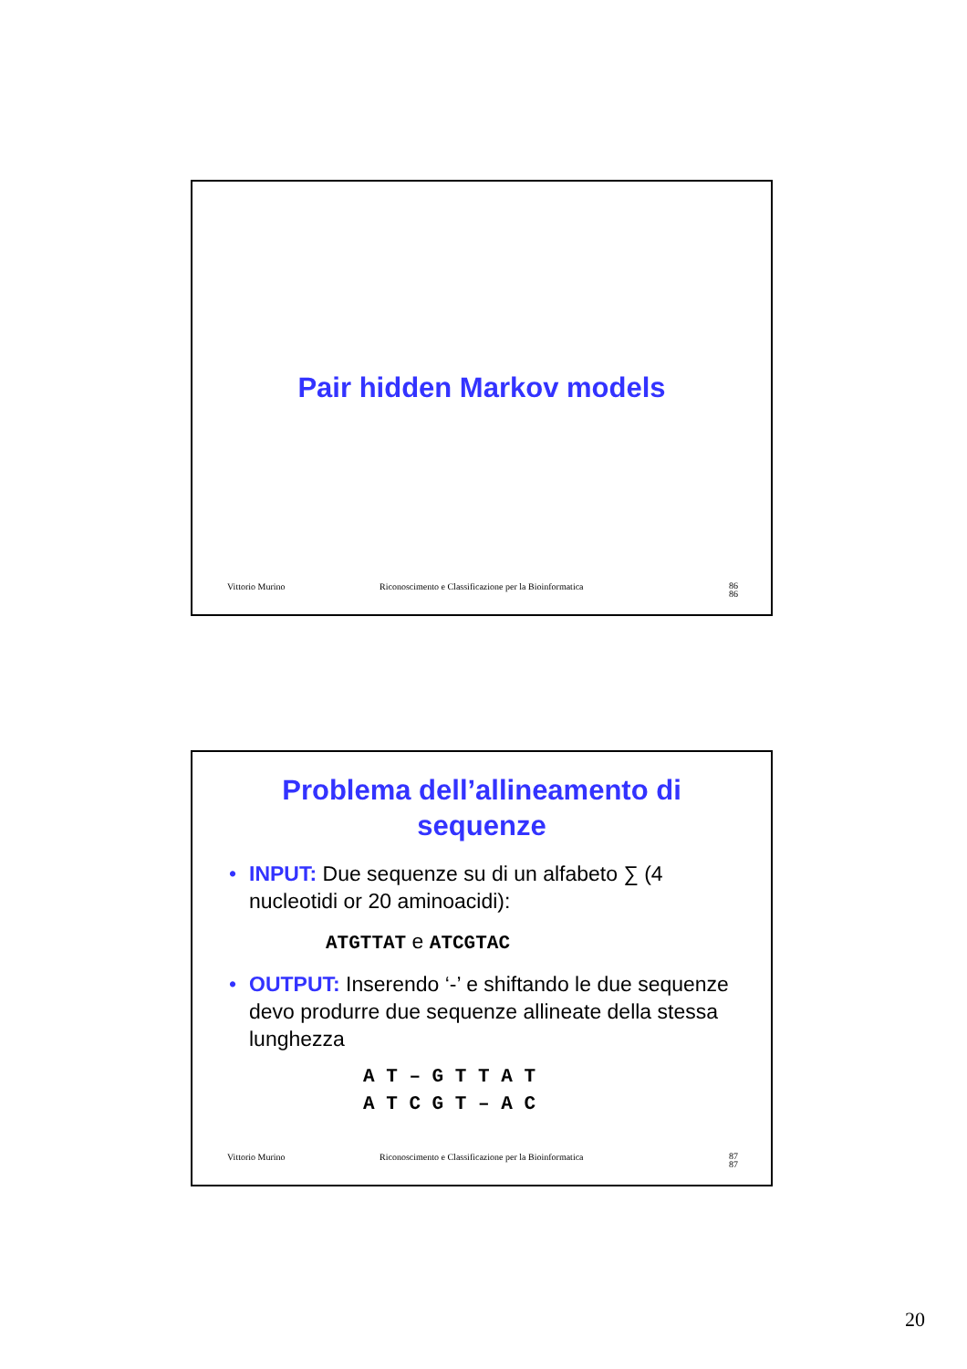Pair hidden Markov models
Vittorio Murino Riconoscimento e Classificazione per la Bioinformatica 86
86
Problema dell’allineamento di
sequenze
• INPUT: Due sequenze su di un alfabeto ∑ (4 nucleotidi or 20 aminoacidi):
ATGTTAT e ATCGTAC
• OUTPUT: Inserendo ‘-’ e shiftando le due sequenze devo produrre due sequenze allineate della stessa lunghezza
A T – G T T A T A T C G T – A C
Vittorio Murino Riconoscimento e Classificazione per la Bioinformatica 87
87
20